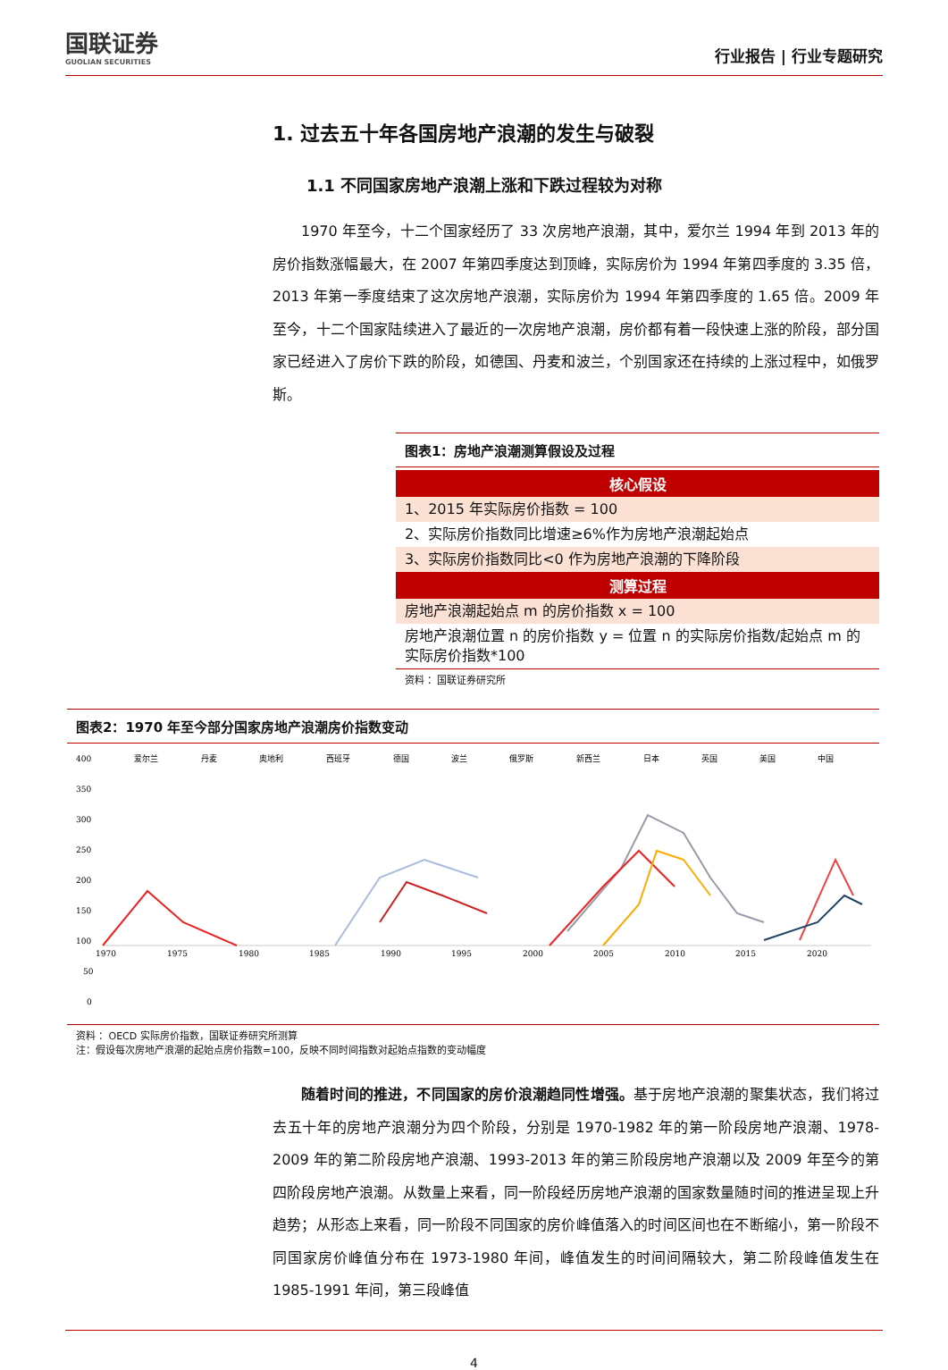国联证券
GUOLIAN SECURITIES
行业报告 | 行业专题研究
1. 过去五十年各国房地产浪潮的发生与破裂
1.1 不同国家房地产浪潮上涨和下跌过程较为对称
1970 年至今，十二个国家经历了 33 次房地产浪潮，其中，爱尔兰 1994 年到 2013 年的房价指数涨幅最大，在 2007 年第四季度达到顶峰，实际房价为 1994 年第四季度的 3.35 倍，2013 年第一季度结束了这次房地产浪潮，实际房价为 1994 年第四季度的 1.65 倍。2009 年至今，十二个国家陆续进入了最近的一次房地产浪潮，房价都有着一段快速上涨的阶段，部分国家已经进入了房价下跌的阶段，如德国、丹麦和波兰，个别国家还在持续的上涨过程中，如俄罗斯。
图表1：房地产浪潮测算假设及过程
| 核心假设 |
| --- |
| 1、2015 年实际房价指数 = 100 |
| 2、实际房价指数同比增速≥6%作为房地产浪潮起始点 |
| 3、实际房价指数同比<0 作为房地产浪潮的下降阶段 |
| 测算过程 |
| 房地产浪潮起始点 m 的房价指数 x = 100 |
| 房地产浪潮位置 n 的房价指数 y = 位置 n 的实际房价指数/起始点 m 的实际房价指数*100 |
资料 ：国联证券研究所
图表2：1970 年至今部分国家房地产浪潮房价指数变动
400
350
300
250
200
150
100
50
0
爱尔兰
丹麦
奥地利
西班牙
德国
波兰
俄罗斯
新西兰
日本
英国
美国
中国
1970
1975
1980
1985
1990
1995
2000
2005
2010
2015
2020
资料 ：OECD 实际房价指数，国联证券研究所测算
注：假设每次房地产浪潮的起始点房价指数=100，反映不同时间指数对起始点指数的变动幅度
随着时间的推进，不同国家的房价浪潮趋同性增强。基于房地产浪潮的聚集状态，我们将过去五十年的房地产浪潮分为四个阶段，分别是 1970-1982 年的第一阶段房地产浪潮、1978-2009 年的第二阶段房地产浪潮、1993-2013 年的第三阶段房地产浪潮以及 2009 年至今的第四阶段房地产浪潮。从数量上来看，同一阶段经历房地产浪潮的国家数量随时间的推进呈现上升趋势；从形态上来看，同一阶段不同国家的房价峰值落入的时间区间也在不断缩小，第一阶段不同国家房价峰值分布在 1973-1980 年间，峰值发生的时间间隔较大，第二阶段峰值发生在 1985-1991 年间，第三段峰值
4